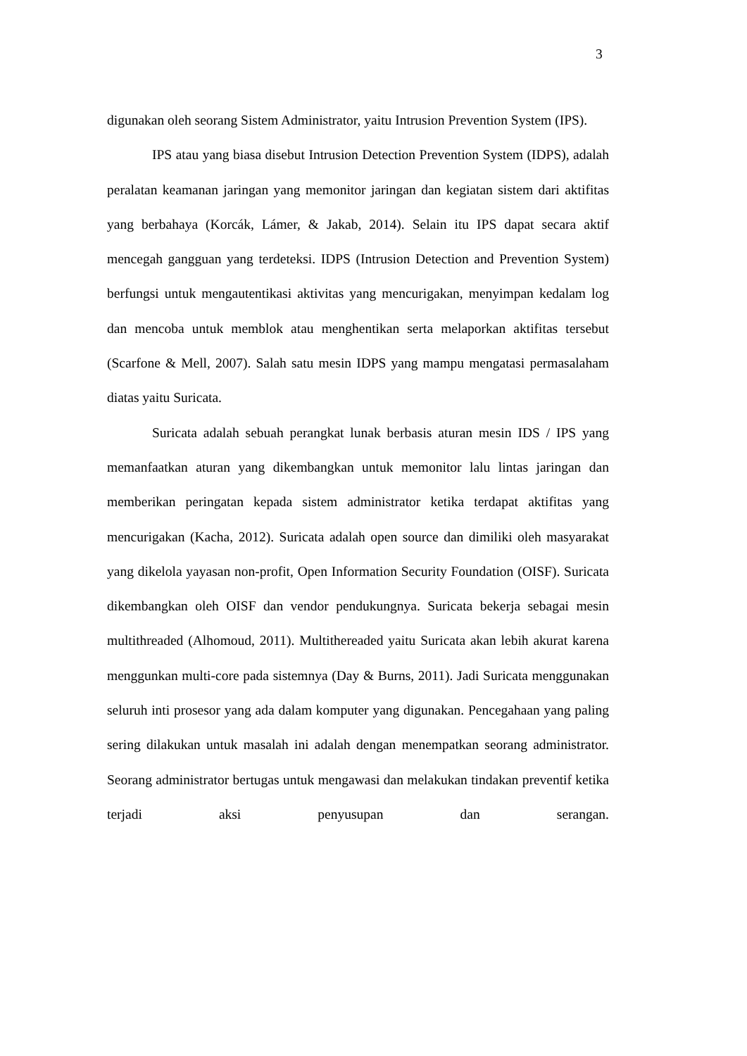3
digunakan oleh seorang Sistem Administrator, yaitu Intrusion Prevention System (IPS).
IPS atau yang biasa disebut Intrusion Detection Prevention System (IDPS), adalah peralatan keamanan jaringan yang memonitor jaringan dan kegiatan sistem dari aktifitas yang berbahaya (Korcák, Lámer, & Jakab, 2014). Selain itu IPS dapat secara aktif mencegah gangguan yang terdeteksi. IDPS (Intrusion Detection and Prevention System) berfungsi untuk mengautentikasi aktivitas yang mencurigakan, menyimpan kedalam log dan mencoba untuk memblok atau menghentikan serta melaporkan aktifitas tersebut (Scarfone & Mell, 2007). Salah satu mesin IDPS yang mampu mengatasi permasalaham diatas yaitu Suricata.
Suricata adalah sebuah perangkat lunak berbasis aturan mesin IDS / IPS yang memanfaatkan aturan yang dikembangkan untuk memonitor lalu lintas jaringan dan memberikan peringatan kepada sistem administrator ketika terdapat aktifitas yang mencurigakan (Kacha, 2012). Suricata adalah open source dan dimiliki oleh masyarakat yang dikelola yayasan non-profit, Open Information Security Foundation (OISF). Suricata dikembangkan oleh OISF dan vendor pendukungnya. Suricata bekerja sebagai mesin multithreaded (Alhomoud, 2011). Multithereaded yaitu Suricata akan lebih akurat karena menggunkan multi-core pada sistemnya (Day & Burns, 2011). Jadi Suricata menggunakan seluruh inti prosesor yang ada dalam komputer yang digunakan. Pencegahaan yang paling sering dilakukan untuk masalah ini adalah dengan menempatkan seorang administrator. Seorang administrator bertugas untuk mengawasi dan melakukan tindakan preventif ketika terjadi aksi penyusupan dan serangan.